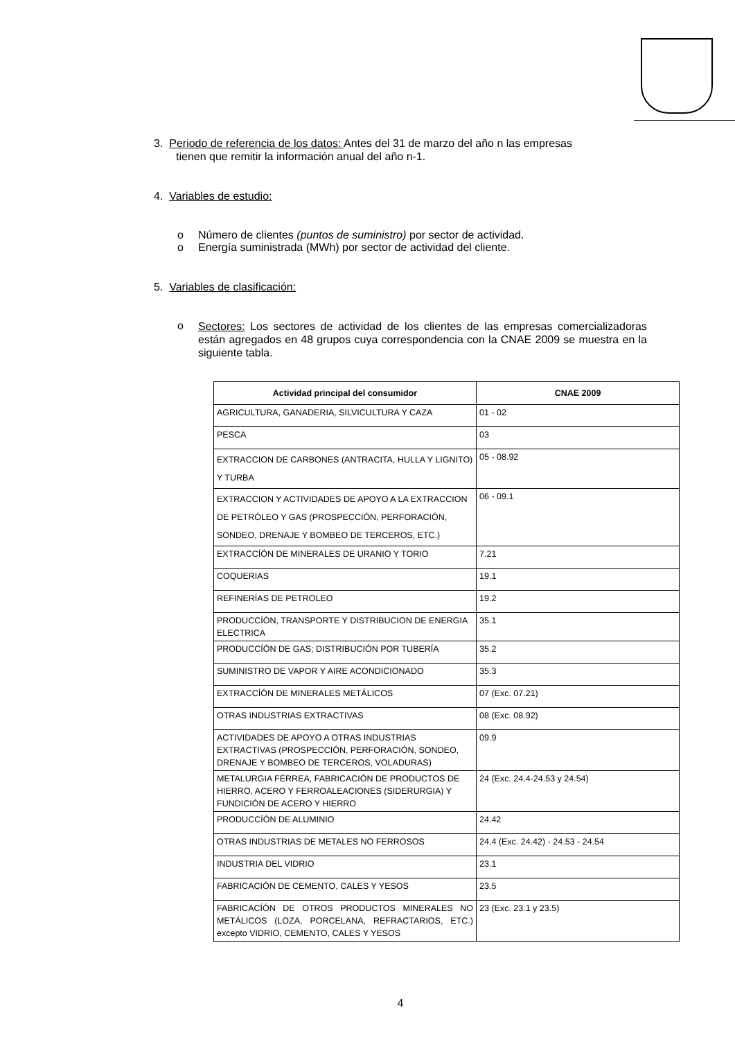3. Periodo de referencia de los datos: Antes del 31 de marzo del año n las empresas
tienen que remitir la información anual del año n-1.
4. Variables de estudio:
o Número de clientes (puntos de suministro) por sector de actividad.
o Energía suministrada (MWh) por sector de actividad del cliente.
5. Variables de clasificación:
o
Sectores: Los sectores de actividad de los clientes de las empresas comercializadoras están agregados en 48 grupos cuya correspondencia con la CNAE 2009 se muestra en la siguiente tabla.
| Actividad principal del consumidor | CNAE 2009 |
| --- | --- |
| AGRICULTURA, GANADERIA, SILVICULTURA Y CAZA | 01 - 02 |
| PESCA | 03 |
| EXTRACCION DE CARBONES (ANTRACITA, HULLA Y LIGNITO) Y TURBA | 05 - 08.92 |
| EXTRACCION Y ACTIVIDADES DE APOYO A LA EXTRACCION DE PETRÓLEO Y GAS (PROSPECCIÓN, PERFORACIÓN, SONDEO, DRENAJE Y BOMBEO DE TERCEROS, ETC.) | 06 - 09.1 |
| EXTRACCÍÓN DE MINERALES DE URANIO Y TORIO | 7.21 |
| COQUERIAS | 19.1 |
| REFINERÍAS DE PETROLEO | 19.2 |
| PRODUCCÍÓN, TRANSPORTE Y DISTRIBUCION DE ENERGIA ELECTRICA | 35.1 |
| PRODUCCÍÓN DE GAS; DISTRIBUCIÓN POR TUBERÍA | 35.2 |
| SUMINISTRO DE VAPOR Y AIRE ACONDICIONADO | 35.3 |
| EXTRACCÍÓN DE MINERALES METÁLICOS | 07 (Exc. 07.21) |
| OTRAS INDUSTRIAS EXTRACTIVAS | 08 (Exc. 08.92) |
| ACTIVIDADES DE APOYO A OTRAS INDUSTRIAS EXTRACTIVAS (PROSPECCIÓN, PERFORACIÓN, SONDEO, DRENAJE Y BOMBEO DE TERCEROS, VOLADURAS) | 09.9 |
| METALURGIA FÉRREA, FABRICACIÓN DE PRODUCTOS DE HIERRO, ACERO Y FERROALEACIONES (SIDERURGIA) Y FUNDICIÓN DE ACERO Y HIERRO | 24 (Exc. 24.4-24.53 y 24.54) |
| PRODUCCÍÓN DE ALUMINIO | 24.42 |
| OTRAS INDUSTRIAS DE METALES NO FERROSOS | 24.4 (Exc. 24.42) - 24.53 - 24.54 |
| INDUSTRIA DEL VIDRIO | 23.1 |
| FABRICACIÓN DE CEMENTO, CALES Y YESOS | 23.5 |
| FABRICACÍÓN DE OTROS PRODUCTOS MINERALES NO METÁLICOS (LOZA, PORCELANA, REFRACTARIOS, ETC.) excepto VIDRIO, CEMENTO, CALES Y YESOS | 23 (Exc. 23.1 y 23.5) |
4